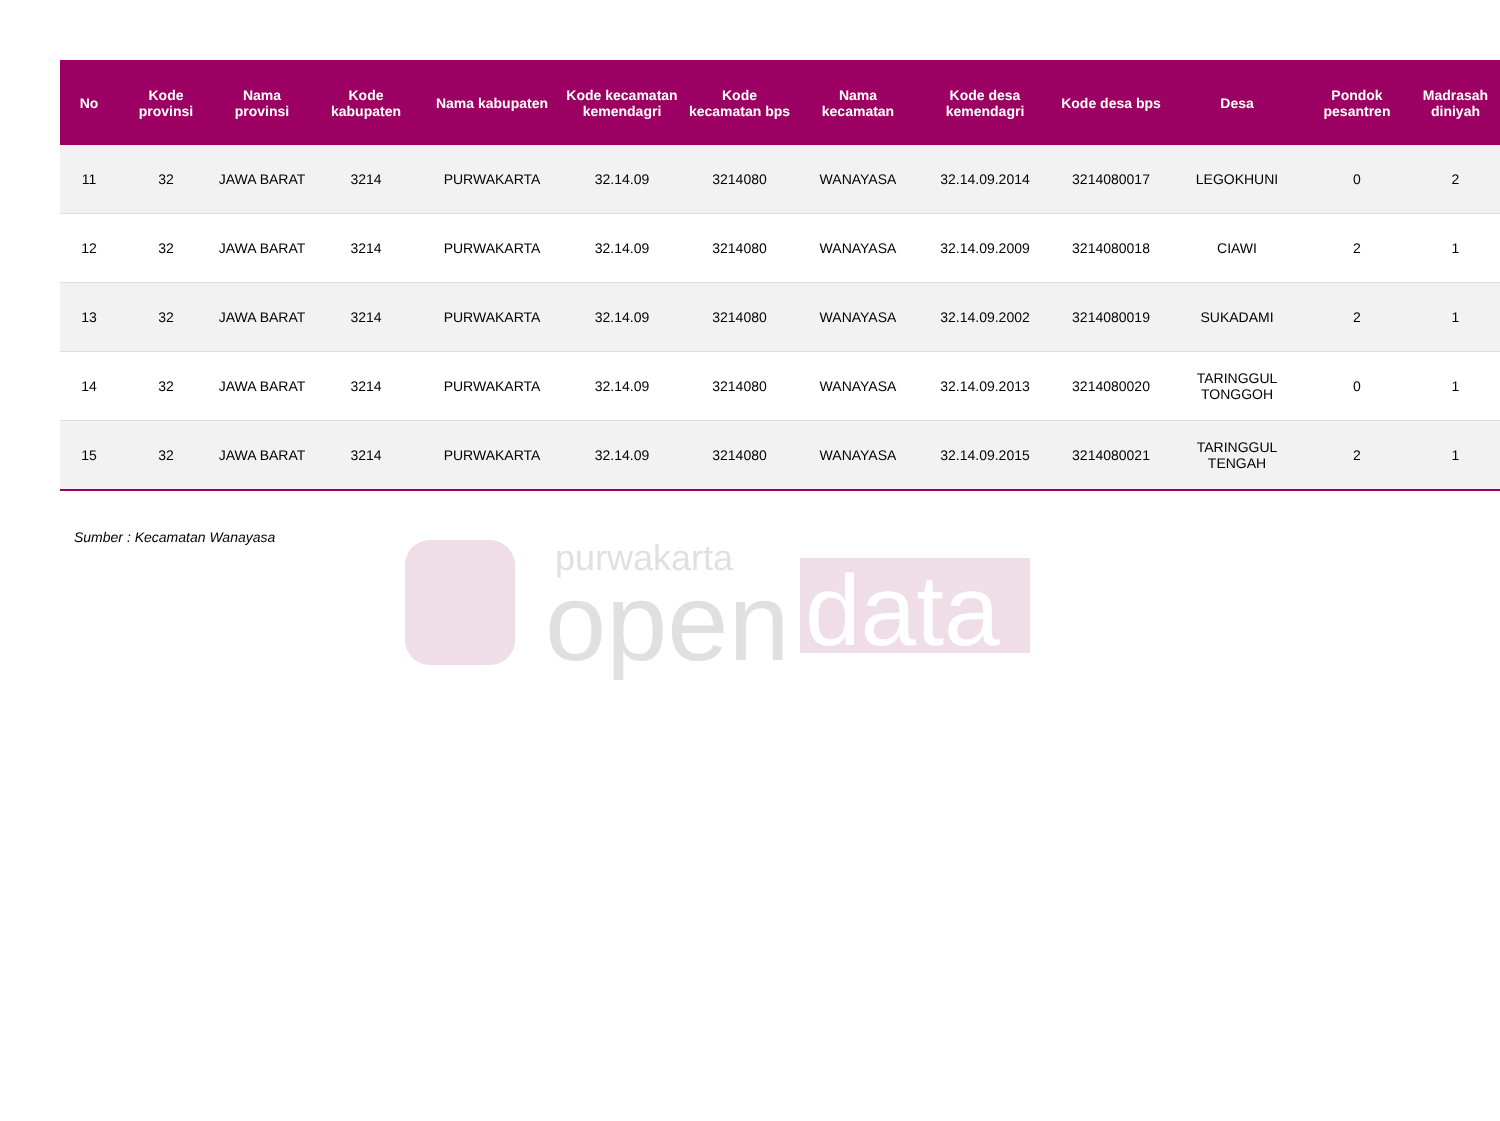purwakarta
open
data
| No | Kode provinsi | Nama provinsi | Kode kabupaten | Nama kabupaten | Kode kecamatan kemendagri | Kode kecamatan bps | Nama kecamatan | Kode desa kemendagri | Kode desa bps | Desa | Pondok pesantren | Madrasah diniyah |
| --- | --- | --- | --- | --- | --- | --- | --- | --- | --- | --- | --- | --- |
| 11 | 32 | JAWA BARAT | 3214 | PURWAKARTA | 32.14.09 | 3214080 | WANAYASA | 32.14.09.2014 | 3214080017 | LEGOKHUNI | 0 | 2 |
| 12 | 32 | JAWA BARAT | 3214 | PURWAKARTA | 32.14.09 | 3214080 | WANAYASA | 32.14.09.2009 | 3214080018 | CIAWI | 2 | 1 |
| 13 | 32 | JAWA BARAT | 3214 | PURWAKARTA | 32.14.09 | 3214080 | WANAYASA | 32.14.09.2002 | 3214080019 | SUKADAMI | 2 | 1 |
| 14 | 32 | JAWA BARAT | 3214 | PURWAKARTA | 32.14.09 | 3214080 | WANAYASA | 32.14.09.2013 | 3214080020 | TARINGGUL TONGGOH | 0 | 1 |
| 15 | 32 | JAWA BARAT | 3214 | PURWAKARTA | 32.14.09 | 3214080 | WANAYASA | 32.14.09.2015 | 3214080021 | TARINGGUL TENGAH | 2 | 1 |
Sumber : Kecamatan Wanayasa